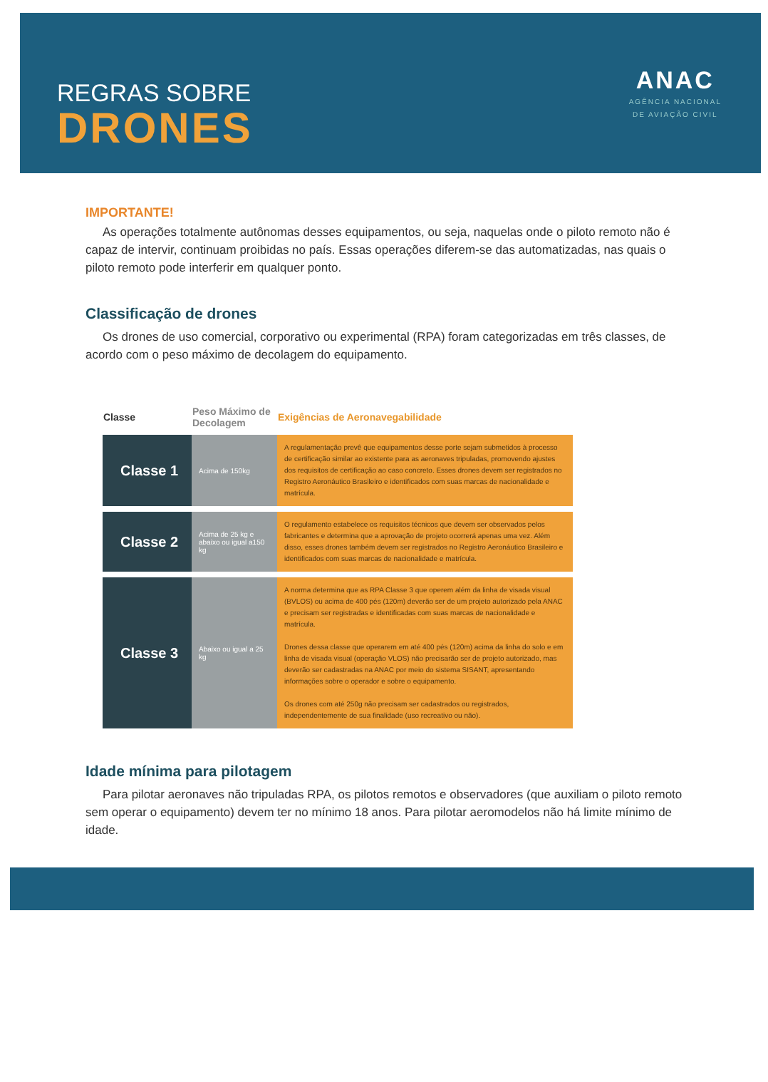REGRAS SOBRE
DRONES
ANAC
AGÊNCIA NACIONAL
DE AVIAÇÃO CIVIL
IMPORTANTE!
As operações totalmente autônomas desses equipamentos, ou seja, naquelas onde o piloto remoto não é capaz de intervir, continuam proibidas no país. Essas operações diferem-se das automatizadas, nas quais o piloto remoto pode interferir em qualquer ponto.
Classificação de drones
Os drones de uso comercial, corporativo ou experimental (RPA) foram categorizadas em três classes, de acordo com o peso máximo de decolagem do equipamento.
| Classe | Peso Máximo de Decolagem | Exigências de Aeronavegabilidade |
| --- | --- | --- |
| Classe 1 | Acima de 150kg | A regulamentação prevê que equipamentos desse porte sejam submetidos à processo de certificação similar ao existente para as aeronaves tripuladas, promovendo ajustes dos requisitos de certificação ao caso concreto. Esses drones devem ser registrados no Registro Aeronáutico Brasileiro e identificados com suas marcas de nacionalidade e matrícula. |
| Classe 2 | Acima de 25 kg e abaixo ou igual a150 kg | O regulamento estabelece os requisitos técnicos que devem ser observados pelos fabricantes e determina que a aprovação de projeto ocorrerá apenas uma vez. Além disso, esses drones também devem ser registrados no Registro Aeronáutico Brasileiro e identificados com suas marcas de nacionalidade e matrícula. |
| Classe 3 | Abaixo ou igual a 25 kg | A norma determina que as RPA Classe 3 que operem além da linha de visada visual (BVLOS) ou acima de 400 pés (120m) deverão ser de um projeto autorizado pela ANAC e precisam ser registradas e identificadas com suas marcas de nacionalidade e matrícula. Drones dessa classe que operarem em até 400 pés (120m) acima da linha do solo e em linha de visada visual (operação VLOS) não precisarão ser de projeto autorizado, mas deverão ser cadastradas na ANAC por meio do sistema SISANT, apresentando informações sobre o operador e sobre o equipamento. Os drones com até 250g não precisam ser cadastrados ou registrados, independentemente de sua finalidade (uso recreativo ou não). |
Idade mínima para pilotagem
Para pilotar aeronaves não tripuladas RPA, os pilotos remotos e observadores (que auxiliam o piloto remoto sem operar o equipamento) devem ter no mínimo 18 anos. Para pilotar aeromodelos não há limite mínimo de idade.